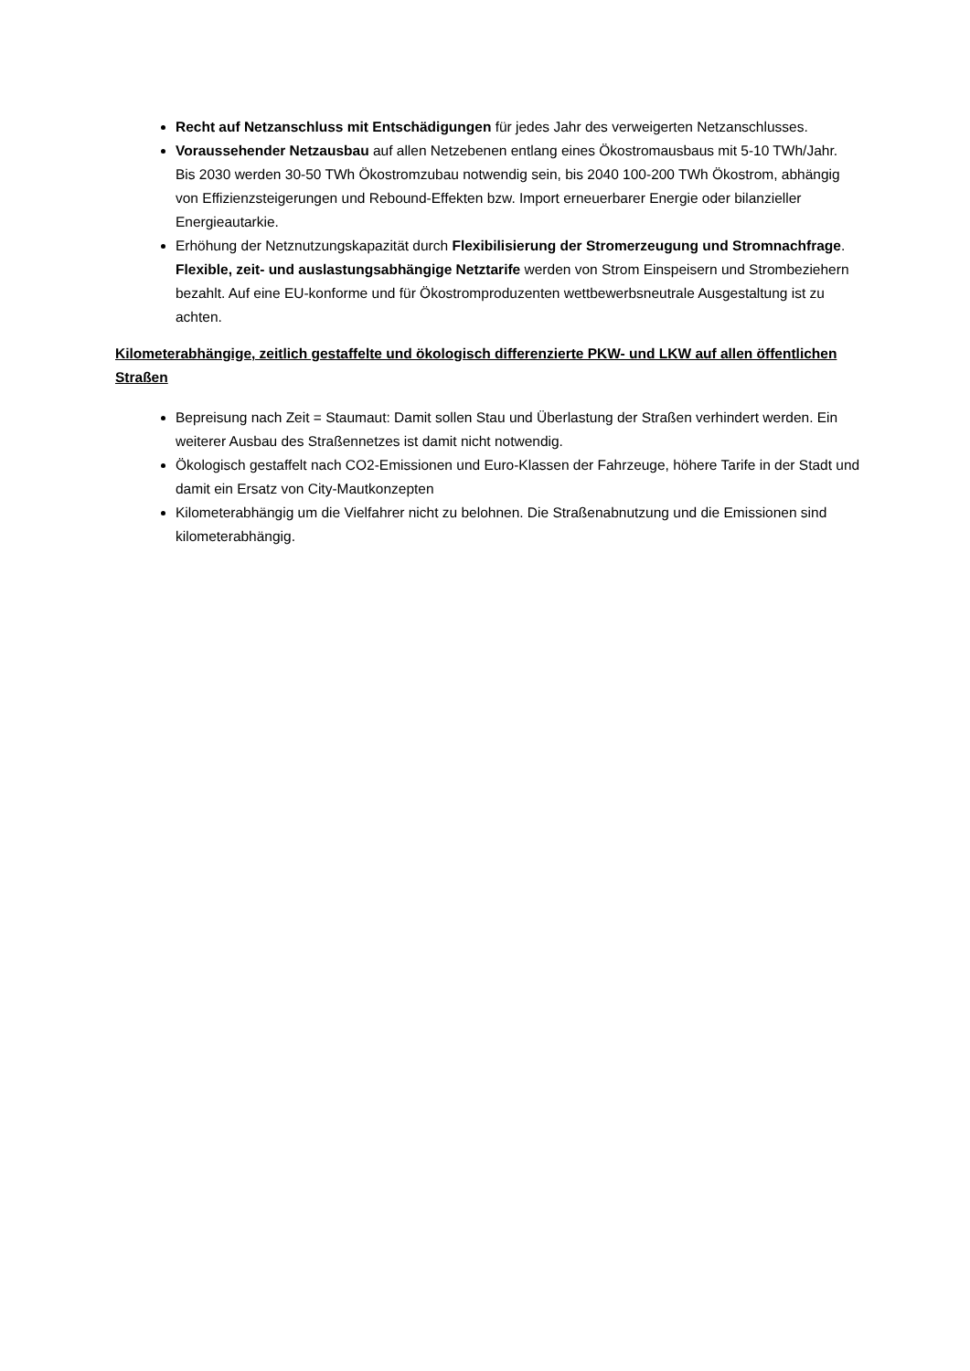Recht auf Netzanschluss mit Entschädigungen für jedes Jahr des verweigerten Netzanschlusses.
Voraussehender Netzausbau auf allen Netzebenen entlang eines Ökostromausbaus mit 5-10 TWh/Jahr. Bis 2030 werden 30-50 TWh Ökostromzubau notwendig sein, bis 2040 100-200 TWh Ökostrom, abhängig von Effizienzsteigerungen und Rebound-Effekten bzw. Import erneuerbarer Energie oder bilanzieller Energieautarkie.
Erhöhung der Netznutzungskapazität durch Flexibilisierung der Stromerzeugung und Stromnachfrage. Flexible, zeit- und auslastungsabhängige Netztarife werden von Strom Einspeisern und Strombeziehern bezahlt. Auf eine EU-konforme und für Ökostromproduzenten wettbewerbsneutrale Ausgestaltung ist zu achten.
Kilometerabhängige, zeitlich gestaffelte und ökologisch differenzierte PKW- und LKW auf allen öffentlichen Straßen
Bepreisung nach Zeit = Staumaut: Damit sollen Stau und Überlastung der Straßen verhindert werden. Ein weiterer Ausbau des Straßennetzes ist damit nicht notwendig.
Ökologisch gestaffelt nach CO2-Emissionen und Euro-Klassen der Fahrzeuge, höhere Tarife in der Stadt und damit ein Ersatz von City-Mautkonzepten
Kilometerabhängig um die Vielfahrer nicht zu belohnen. Die Straßenabnutzung und die Emissionen sind kilometerabhängig.